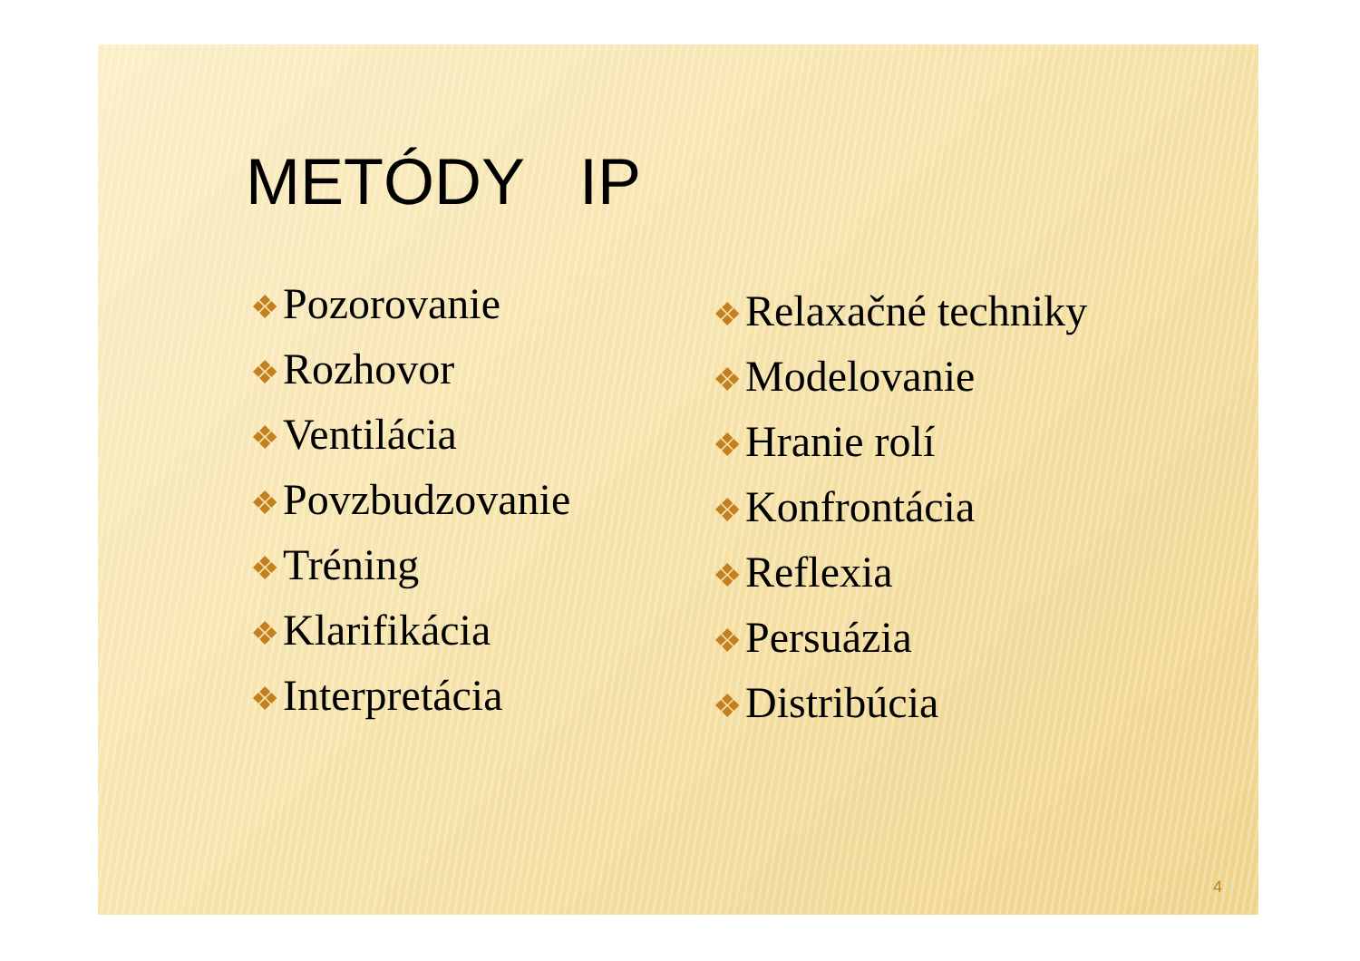METÓDY IP
❖ Pozorovanie
❖ Rozhovor
❖ Ventilácia
❖ Povzbudzovanie
❖ Tréning
❖ Klarifikácia
❖ Interpretácia
❖ Relaxačné techniky
❖ Modelovanie
❖ Hranie rolí
❖ Konfrontácia
❖ Reflexia
❖ Persuázia
❖ Distribúcia
4